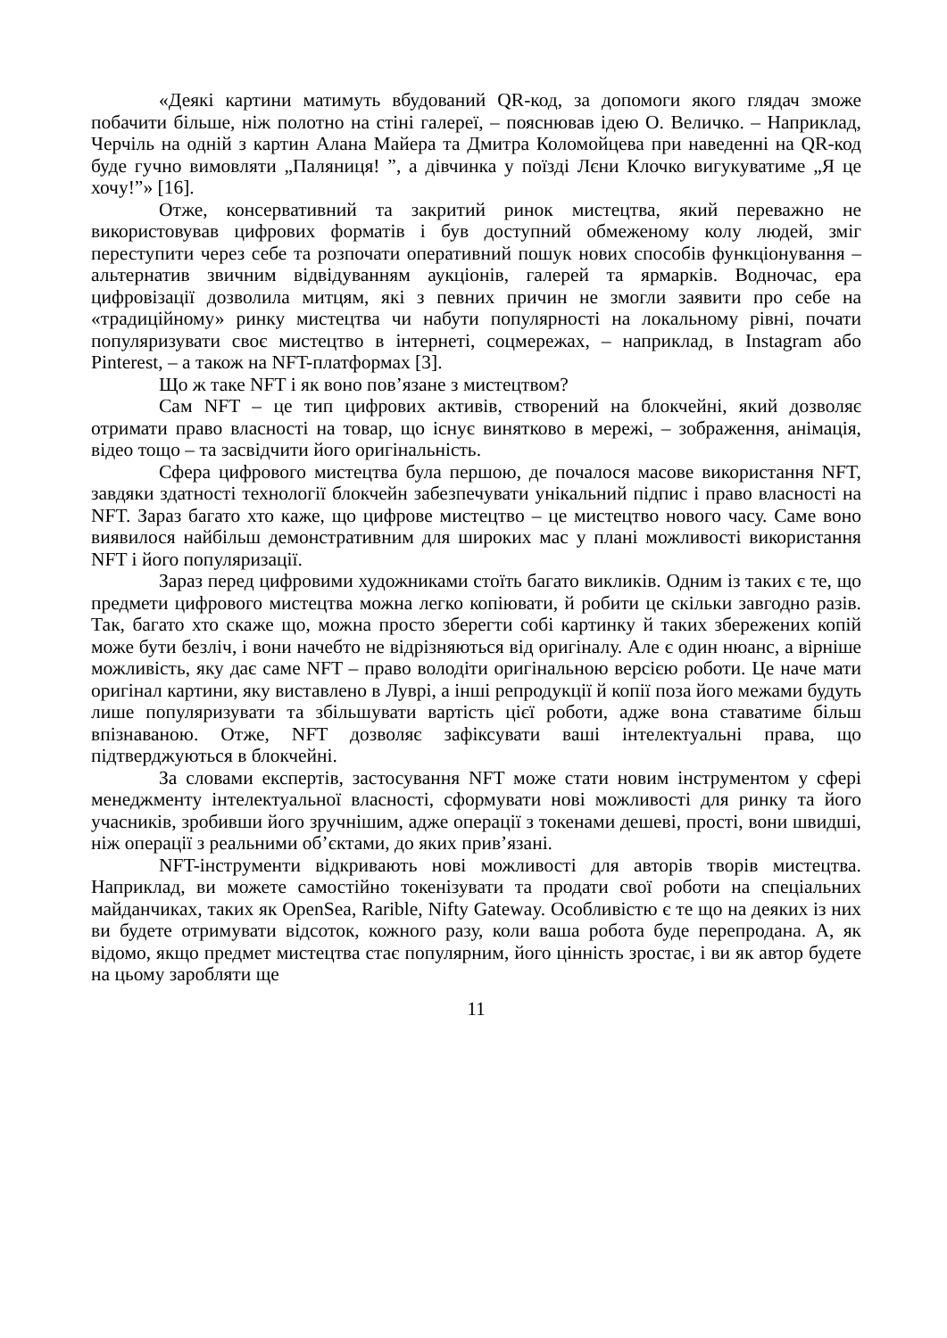«Деякі картини матимуть вбудований QR-код, за допомоги якого глядач зможе побачити більше, ніж полотно на стіні галереї, – пояснював ідею О. Величко. – Наприклад, Черчіль на одній з картин Алана Майера та Дмитра Коломойцева при наведенні на QR-код буде гучно вимовляти „Паляниця! ”, а дівчинка у поїзді Лєни Клочко вигукуватиме „Я це хочу!”» [16].
Отже, консервативний та закритий ринок мистецтва, який переважно не використовував цифрових форматів і був доступний обмеженому колу людей, зміг переступити через себе та розпочати оперативний пошук нових способів функціонування – альтернатив звичним відвідуванням аукціонів, галерей та ярмарків. Водночас, ера цифровізації дозволила митцям, які з певних причин не змогли заявити про себе на «традиційному» ринку мистецтва чи набути популярності на локальному рівні, почати популяризувати своє мистецтво в інтернеті, соцмережах, – наприклад, в Instagram або Pinterest, – а також на NFT-платформах [3].
Що ж таке NFT і як воно пов’язане з мистецтвом?
Сам NFT – це тип цифрових активів, створений на блокчейні, який дозволяє отримати право власності на товар, що існує винятково в мережі, – зображення, анімація, відео тощо – та засвідчити його оригінальність.
Сфера цифрового мистецтва була першою, де почалося масове використання NFT, завдяки здатності технології блокчейн забезпечувати унікальний підпис і право власності на NFT. Зараз багато хто каже, що цифрове мистецтво – це мистецтво нового часу. Саме воно виявилося найбільш демонстративним для широких мас у плані можливості використання NFT і його популяризації.
Зараз перед цифровими художниками стоїть багато викликів. Одним із таких є те, що предмети цифрового мистецтва можна легко копіювати, й робити це скільки завгодно разів. Так, багато хто скаже що, можна просто зберегти собі картинку й таких збережених копій може бути безліч, і вони начебто не відрізняються від оригіналу. Але є один нюанс, а вірніше можливість, яку дає саме NFT – право володіти оригінальною версією роботи. Це наче мати оригінал картини, яку виставлено в Луврі, а інші репродукції й копії поза його межами будуть лише популяризувати та збільшувати вартість цієї роботи, адже вона ставатиме більш впізнаваною. Отже, NFT дозволяє зафіксувати ваші інтелектуальні права, що підтверджуються в блокчейні.
За словами експертів, застосування NFT може стати новим інструментом у сфері менеджменту інтелектуальної власності, сформувати нові можливості для ринку та його учасників, зробивши його зручнішим, адже операції з токенами дешеві, прості, вони швидші, ніж операції з реальними об’єктами, до яких прив’язані.
NFT-інструменти відкривають нові можливості для авторів творів мистецтва. Наприклад, ви можете самостійно токенізувати та продати свої роботи на спеціальних майданчиках, таких як OpenSea, Rarible, Nifty Gateway. Особливістю є те що на деяких із них ви будете отримувати відсоток, кожного разу, коли ваша робота буде перепродана. А, як відомо, якщо предмет мистецтва стає популярним, його цінність зростає, і ви як автор будете на цьому заробляти ще
11